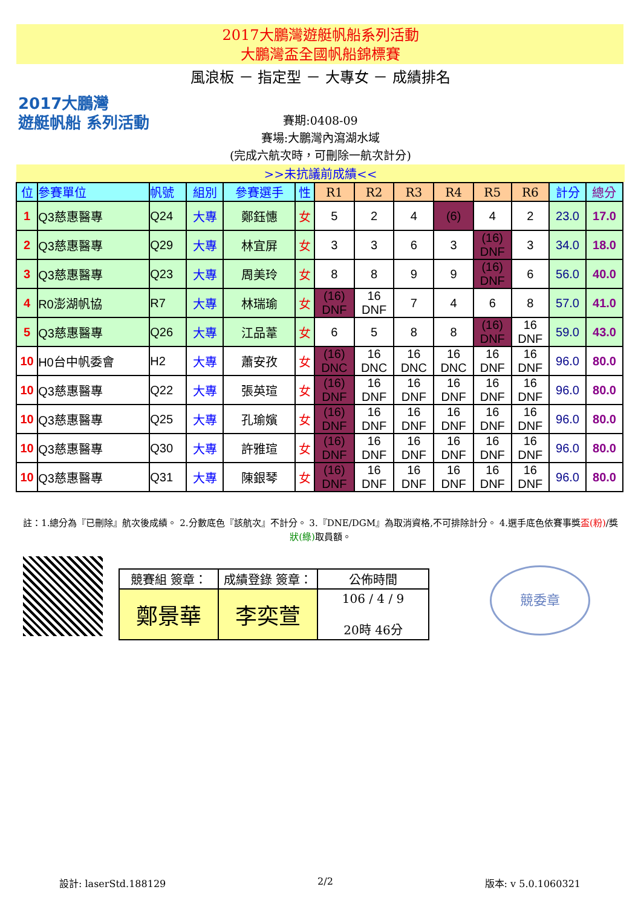2017大鵬灣遊艇帆船系列活動
大鵬灣盃全國帆船錦標賽
風浪板 － 指定型 － 大專女 － 成績排名
2017大鵬灣
遊艇帆船 系列活動
賽期:0408-09
賽場:大鵬灣內瀉湖水域
(完成六航次時，可刪除一航次計分)
>>未抗議前成績<<
| 位 | 參賽單位 | 帆號 | 組別 | 參賽選手 | 性 | R1 | R2 | R3 | R4 | R5 | R6 | 計分 | 總分 |
| --- | --- | --- | --- | --- | --- | --- | --- | --- | --- | --- | --- | --- | --- |
| 1 | Q3慈惠醫專 | Q24 | 大專 | 鄭鈺憓 | 女 | 5 | 2 | 4 | (6) | 4 | 2 | 23.0 | 17.0 |
| 2 | Q3慈惠醫專 | Q29 | 大專 | 林宜屏 | 女 | 3 | 3 | 6 | 3 | (16) DNF | 3 | 34.0 | 18.0 |
| 3 | Q3慈惠醫專 | Q23 | 大專 | 周美玲 | 女 | 8 | 8 | 9 | 9 | (16) DNF | 6 | 56.0 | 40.0 |
| 4 | R0澎湖帆協 | R7 | 大專 | 林瑞瑜 | 女 | (16) DNF | 16 DNF | 7 | 4 | 6 | 8 | 57.0 | 41.0 |
| 5 | Q3慈惠醫專 | Q26 | 大專 | 江品葦 | 女 | 6 | 5 | 8 | 8 | (16) DNF | 16 DNF | 59.0 | 43.0 |
| 10 | H0台中帆委會 | H2 | 大專 | 蕭安孜 | 女 | (16) DNC | 16 DNC | 16 DNC | 16 DNC | 16 DNF | 16 DNF | 96.0 | 80.0 |
| 10 | Q3慈惠醫專 | Q22 | 大專 | 張英瑄 | 女 | (16) DNF | 16 DNF | 16 DNF | 16 DNF | 16 DNF | 16 DNF | 96.0 | 80.0 |
| 10 | Q3慈惠醫專 | Q25 | 大專 | 孔瑜嬪 | 女 | (16) DNF | 16 DNF | 16 DNF | 16 DNF | 16 DNF | 16 DNF | 96.0 | 80.0 |
| 10 | Q3慈惠醫專 | Q30 | 大專 | 許雅瑄 | 女 | (16) DNF | 16 DNF | 16 DNF | 16 DNF | 16 DNF | 16 DNF | 96.0 | 80.0 |
| 10 | Q3慈惠醫專 | Q31 | 大專 | 陳銀琴 | 女 | (16) DNF | 16 DNF | 16 DNF | 16 DNF | 16 DNF | 16 DNF | 96.0 | 80.0 |
註：1.總分為『已刪除』航次後成績。 2.分數底色『該航次』不計分。 3.『DNE/DGM』為取消資格,不可排除計分。 4.選手底色依賽事獎盃(粉)/獎狀(綠) 取員額。
| 競賽組 簽章： | 成績登錄 簽章： | 公佈時間 |
| 鄭景華 | 李奕萱 | 106 / 4 / 9 20時 46分 |
競委章
設計: laserStd.188129 2/2 版本: v 5.0.1060321